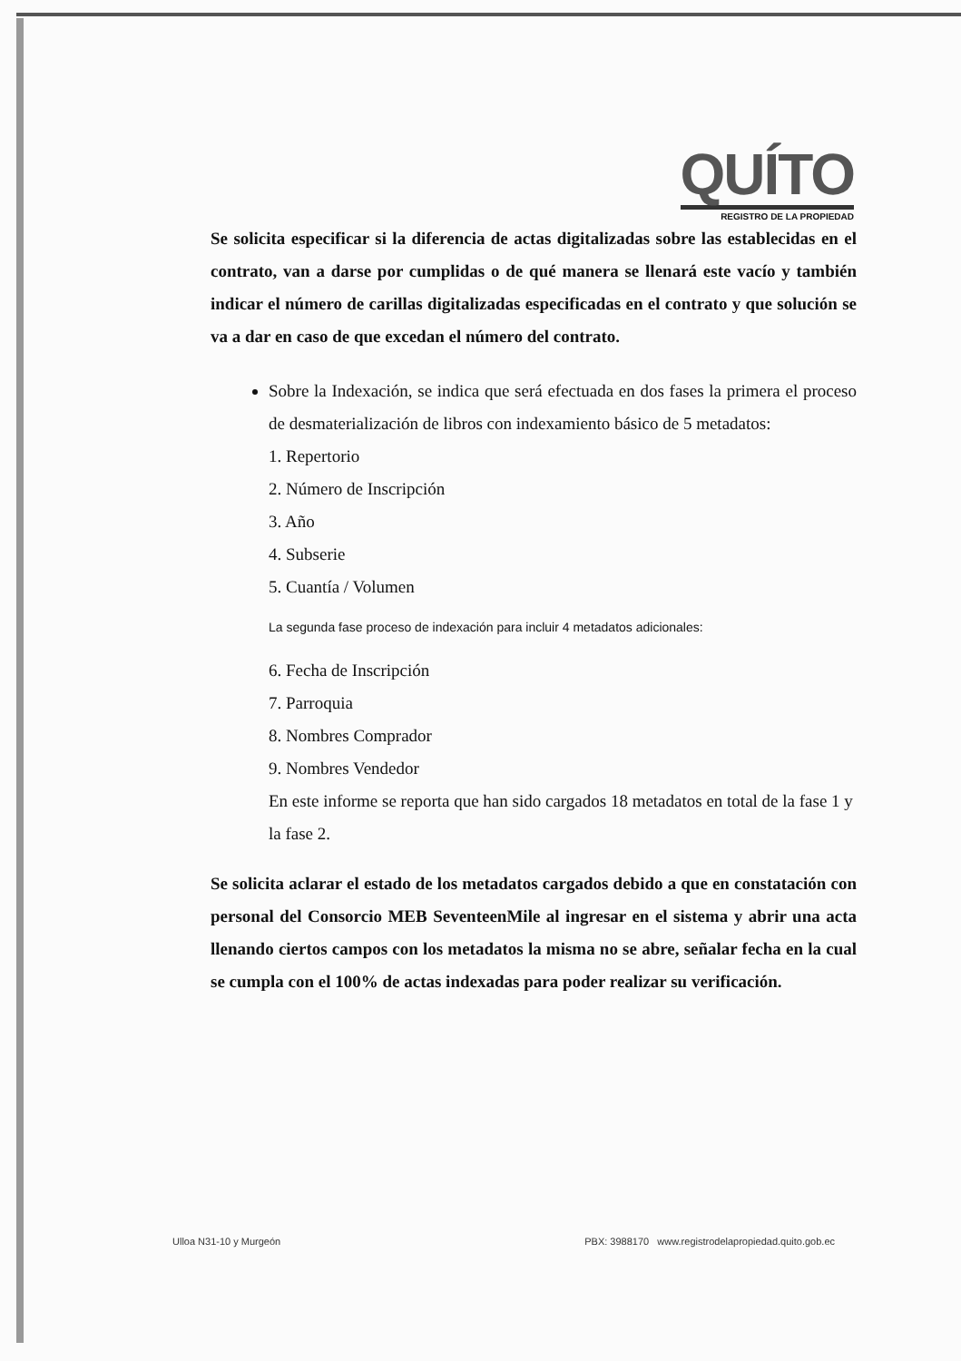QUÍTO
REGISTRO DE LA PROPIEDAD
Se solicita especificar si la diferencia de actas digitalizadas sobre las establecidas en el contrato, van a darse por cumplidas o de qué manera se llenará este vacío y también indicar el número de carillas digitalizadas especificadas en el contrato y que solución se va a dar en caso de que excedan el número del contrato.
Sobre la Indexación, se indica que será efectuada en dos fases la primera el proceso de desmaterialización de libros con indexamiento básico de 5 metadatos:
1. Repertorio
2. Número de Inscripción
3. Año
4. Subserie
5. Cuantía / Volumen
La segunda fase proceso de indexación para incluir 4 metadatos adicionales:
6. Fecha de Inscripción
7. Parroquia
8. Nombres Comprador
9. Nombres Vendedor
En este informe se reporta que han sido cargados 18 metadatos en total de la fase 1 y la fase 2.
Se solicita aclarar el estado de los metadatos cargados debido a que en constatación con personal del Consorcio MEB SeventeenMile al ingresar en el sistema y abrir una acta llenando ciertos campos con los metadatos la misma no se abre, señalar fecha en la cual se cumpla con el 100% de actas indexadas para poder realizar su verificación.
Ulloa N31-10 y Murgeón PBX: 3988170 www.registrodelapropiedad.quito.gob.ec